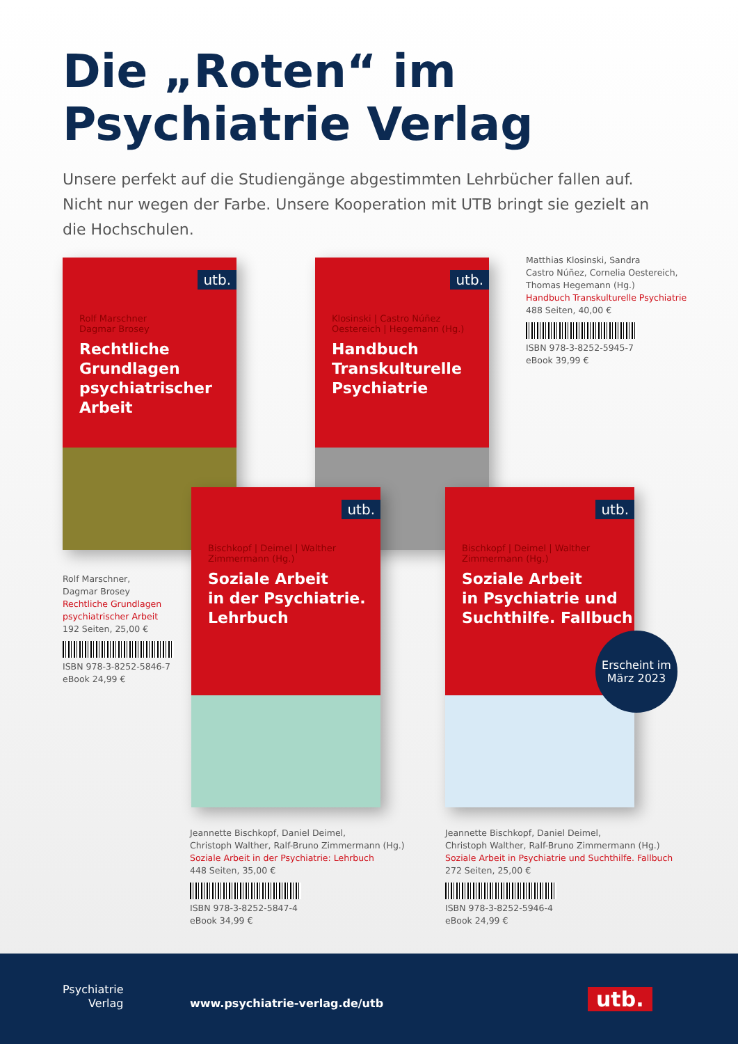Die „Roten“ im
Psychiatrie Verlag
Unsere perfekt auf die Studiengänge abgestimmten Lehrbücher fallen auf. Nicht nur wegen der Farbe. Unsere Kooperation mit UTB bringt sie gezielt an die Hochschulen.
utb.
Rolf Marschner
Dagmar Brosey
Rechtliche Grundlagen psychiatrischer Arbeit
utb.
Klosinski | Castro Núñez
Oestereich | Hegemann (Hg.)
Handbuch Transkulturelle Psychiatrie
Matthias Klosinski, Sandra
Castro Núñez, Cornelia Oestereich,
Thomas Hegemann (Hg.)
Handbuch Transkulturelle Psychiatrie
488 Seiten, 40,00 €
ISBN 978-3-8252-5945-7
eBook 39,99 €
utb.
Bischkopf | Deimel | Walther
Zimmermann (Hg.)
Soziale Arbeit
in der Psychiatrie.
Lehrbuch
utb.
Bischkopf | Deimel | Walther
Zimmermann (Hg.)
Soziale Arbeit
in Psychiatrie und
Suchthilfe. Fallbuch
Erscheint im
März 2023
Rolf Marschner,
Dagmar Brosey
Rechtliche Grundlagen
psychiatrischer Arbeit
192 Seiten, 25,00 €
ISBN 978-3-8252-5846-7
eBook 24,99 €
Jeannette Bischkopf, Daniel Deimel,
Christoph Walther, Ralf-Bruno Zimmermann (Hg.)
Soziale Arbeit in der Psychiatrie: Lehrbuch
448 Seiten, 35,00 €
ISBN 978-3-8252-5847-4
eBook 34,99 €
Jeannette Bischkopf, Daniel Deimel,
Christoph Walther, Ralf-Bruno Zimmermann (Hg.)
Soziale Arbeit in Psychiatrie und Suchthilfe. Fallbuch
272 Seiten, 25,00 €
ISBN 978-3-8252-5946-4
eBook 24,99 €
Psychiatrie
Verlag
www.psychiatrie-verlag.de/utb utb.